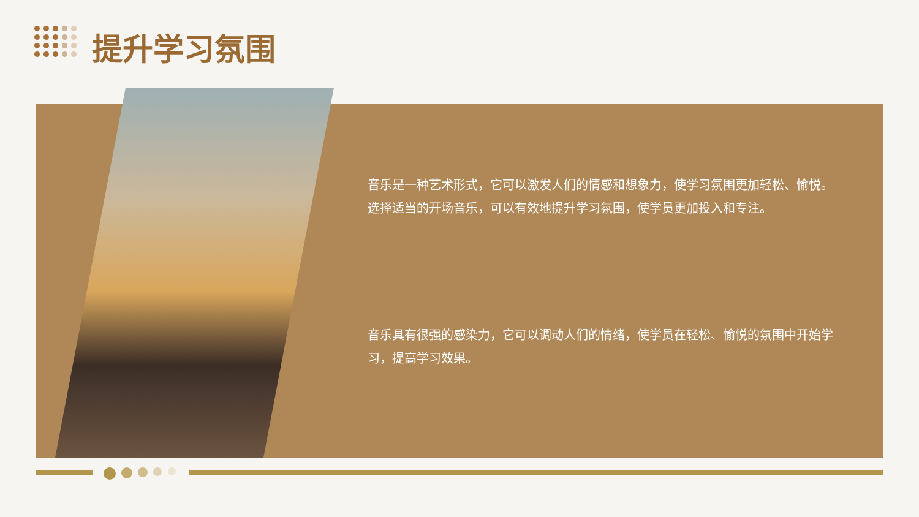提升学习氛围
音乐是一种艺术形式，它可以激发人们的情感和想象力，使学习氛围更加轻松、愉悦。选择适当的开场音乐，可以有效地提升学习氛围，使学员更加投入和专注。
音乐具有很强的感染力，它可以调动人们的情绪，使学员在轻松、愉悦的氛围中开始学习，提高学习效果。